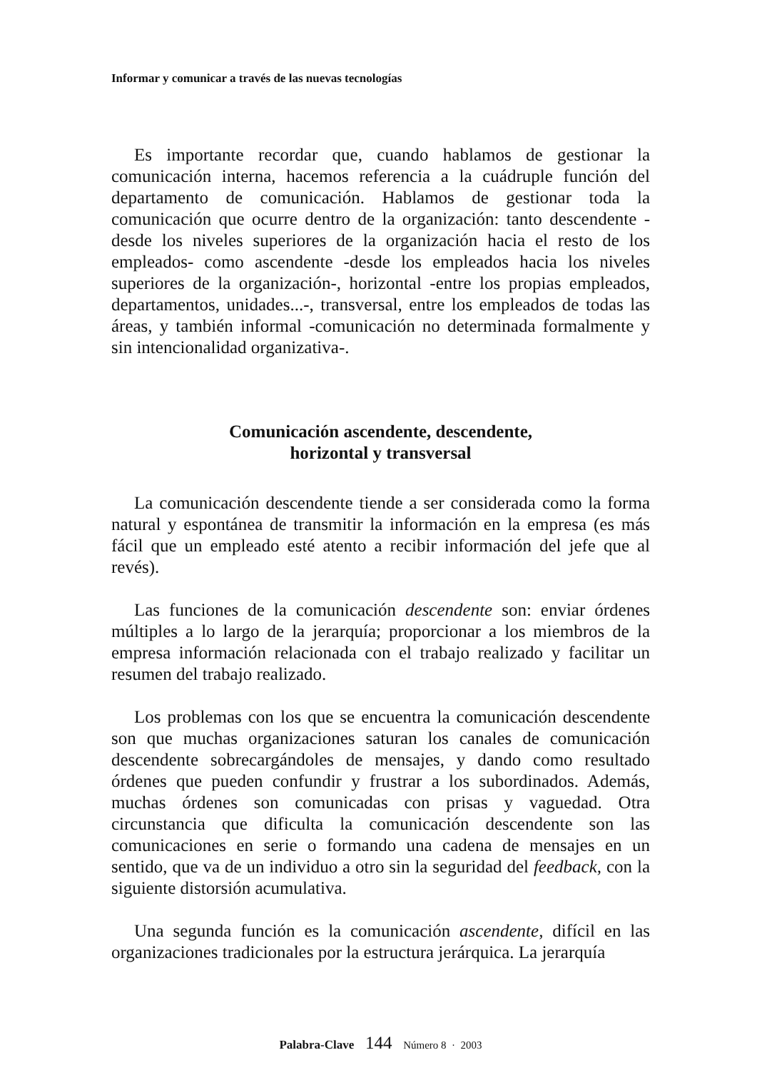Informar y comunicar a través de las nuevas tecnologías
Es importante recordar que, cuando hablamos de gestionar la comunicación interna, hacemos referencia a la cuádruple función del departamento de comunicación. Hablamos de gestionar toda la comunicación que ocurre dentro de la organización: tanto descendente -desde los niveles superiores de la organización hacia el resto de los empleados- como ascendente -desde los empleados hacia los niveles superiores de la organización-, horizontal -entre los propias empleados, departamentos, unidades...-, transversal, entre los empleados de todas las áreas, y también informal -comunicación no determinada formalmente y sin intencionalidad organizativa-.
Comunicación ascendente, descendente,
horizontal y transversal
La comunicación descendente tiende a ser considerada como la forma natural y espontánea de transmitir la información en la empresa (es más fácil que un empleado esté atento a recibir información del jefe que al revés).
Las funciones de la comunicación descendente son: enviar órdenes múltiples a lo largo de la jerarquía; proporcionar a los miembros de la empresa información relacionada con el trabajo realizado y facilitar un resumen del trabajo realizado.
Los problemas con los que se encuentra la comunicación descendente son que muchas organizaciones saturan los canales de comunicación descendente sobrecargándoles de mensajes, y dando como resultado órdenes que pueden confundir y frustrar a los subordinados. Además, muchas órdenes son comunicadas con prisas y vaguedad. Otra circunstancia que dificulta la comunicación descendente son las comunicaciones en serie o formando una cadena de mensajes en un sentido, que va de un individuo a otro sin la seguridad del feedback, con la siguiente distorsión acumulativa.
Una segunda función es la comunicación ascendente, difícil en las organizaciones tradicionales por la estructura jerárquica. La jerarquía
Palabra-Clave 144 Número 8 · 2003